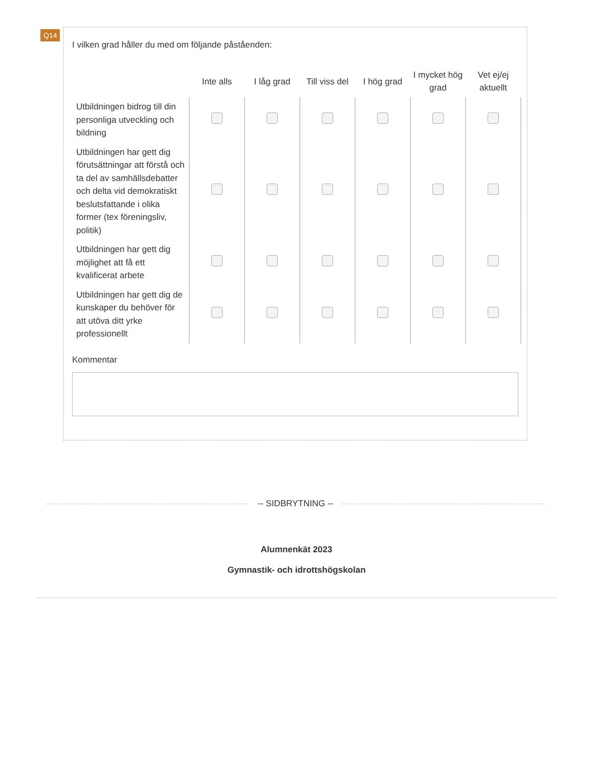Q14
I vilken grad håller du med om följande påståenden:
| | Inte alls | I låg grad | Till viss del | I hög grad | I mycket hög grad | Vet ej/ej aktuellt |
| --- | --- | --- | --- | --- | --- | --- |
| Utbildningen bidrog till din personliga utveckling och bildning | | | | | | |
| Utbildningen har gett dig förutsättningar att förstå och ta del av samhällsdebatter och delta vid demokratiskt beslutsfattande i olika former (tex föreningsliv, politik) | | | | | | |
| Utbildningen har gett dig möjlighet att få ett kvalificerat arbete | | | | | | |
| Utbildningen har gett dig de kunskaper du behöver för att utöva ditt yrke professionellt | | | | | | |
Kommentar
-- SIDBRYTNING --
Alumnenkät 2023
Gymnastik- och idrottshögskolan